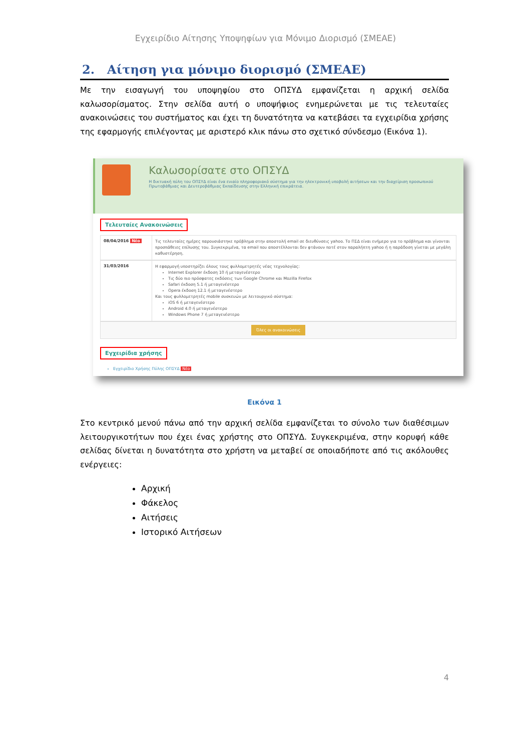Εγχειρίδιο Αίτησης Υποψηφίων για Μόνιμο Διορισμό (ΣΜΕΑΕ)
2. Αίτηση για μόνιμο διορισμό (ΣΜΕΑΕ)
Με την εισαγωγή του υποψηφίου στο ΟΠΣΥΔ εμφανίζεται η αρχική σελίδα καλωσορίσματος. Στην σελίδα αυτή ο υποψήφιος ενημερώνεται με τις τελευταίες ανακοινώσεις του συστήματος και έχει τη δυνατότητα να κατεβάσει τα εγχειρίδια χρήσης της εφαρμογής επιλέγοντας με αριστερό κλικ πάνω στο σχετικό σύνδεσμο (Εικόνα 1).
Καλωσορίσατε στο ΟΠΣΥΔ
Η δικτυακή πύλη του ΟΠΣΥΔ είναι ένα ενιαίο πληροφοριακό σύστημα για την ηλεκτρονική υποβολή αιτήσεων και την διαχείριση προσωπικού Πρωτοβάθμιας και Δευτεροβάθμιας Εκπαίδευσης στην Ελληνική επικράτεια.
Τελευταίες Ανακοινώσεις
08/04/2016 Νέο
Τις τελευταίες ημέρες παρουσιάστηκε πρόβλημα στην αποστολή email σε διευθύνσεις yahoo. Το ΠΣΔ είναι ενήμερο για το πρόβλημα και γίνονται προσπάθειες επίλυσης του. Συγκεκριμένα, τα email που αποστέλλονται δεν φτάνουν ποτέ στον παραλήπτη yahoo ή η παράδοση γίνεται με μεγάλη καθυστέρηση.
31/03/2016
Η εφαρμογή υποστηρίζει όλους τους φυλλομετρητές νέας τεχνολογίας:
Internet Explorer έκδοση 10 ή μεταγενέστερο
Τις δύο πιο πρόσφατες εκδόσεις των Google Chrome και Mozilla Firefox
Safari έκδοση 5.1 ή μεταγενέστερο
Opera έκδοση 12.1 ή μεταγενέστερο
Και τους φυλλομετρητές mobile συσκευών με λειτουργικό σύστημα:
iOS 6 ή μεταγενέστερο
Android 4.0 ή μεταγενέστερο
Windows Phone 7 ή μεταγενέστερο
Όλες οι ανακοινώσεις
Εγχειρίδια χρήσης
Εγχειρίδιο Χρήσης Πύλης ΟΠΣΥΔ Νέο
Εικόνα 1
Στο κεντρικό μενού πάνω από την αρχική σελίδα εμφανίζεται το σύνολο των διαθέσιμων λειτουργικοτήτων που έχει ένας χρήστης στο ΟΠΣΥΔ. Συγκεκριμένα, στην κορυφή κάθε σελίδας δίνεται η δυνατότητα στο χρήστη να μεταβεί σε οποιαδήποτε από τις ακόλουθες ενέργειες:
Αρχική
Φάκελος
Αιτήσεις
Ιστορικό Αιτήσεων
4